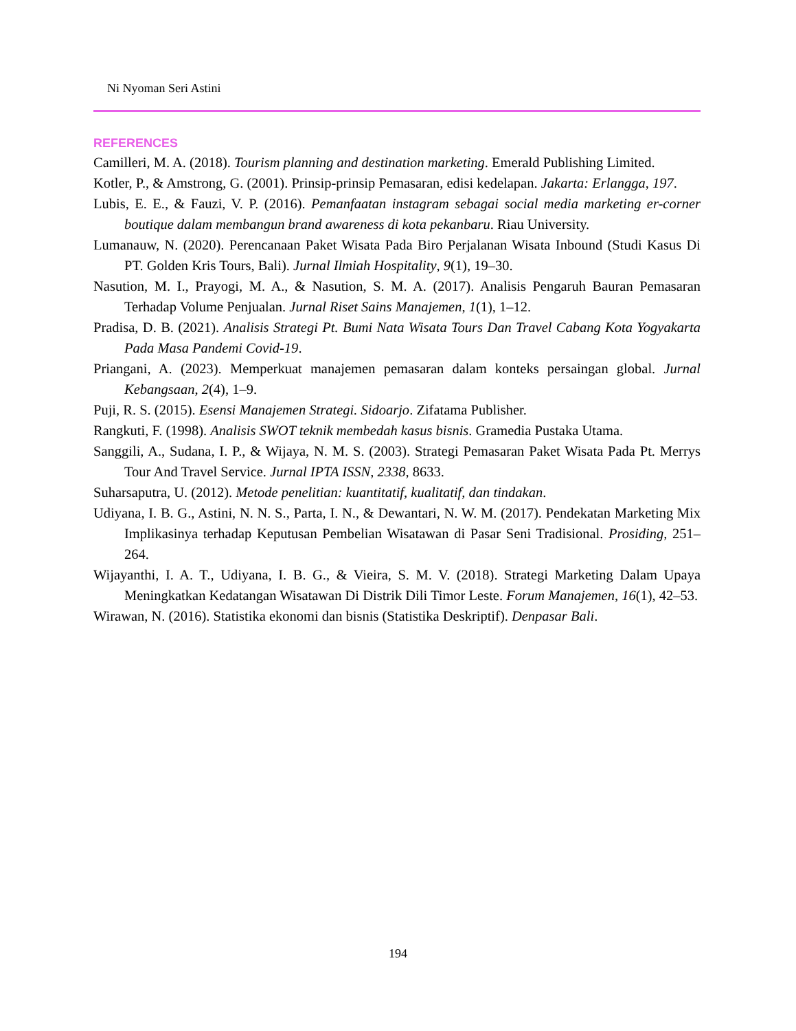Ni Nyoman Seri Astini
REFERENCES
Camilleri, M. A. (2018). Tourism planning and destination marketing. Emerald Publishing Limited.
Kotler, P., & Amstrong, G. (2001). Prinsip-prinsip Pemasaran, edisi kedelapan. Jakarta: Erlangga, 197.
Lubis, E. E., & Fauzi, V. P. (2016). Pemanfaatan instagram sebagai social media marketing er-corner boutique dalam membangun brand awareness di kota pekanbaru. Riau University.
Lumanauw, N. (2020). Perencanaan Paket Wisata Pada Biro Perjalanan Wisata Inbound (Studi Kasus Di PT. Golden Kris Tours, Bali). Jurnal Ilmiah Hospitality, 9(1), 19–30.
Nasution, M. I., Prayogi, M. A., & Nasution, S. M. A. (2017). Analisis Pengaruh Bauran Pemasaran Terhadap Volume Penjualan. Jurnal Riset Sains Manajemen, 1(1), 1–12.
Pradisa, D. B. (2021). Analisis Strategi Pt. Bumi Nata Wisata Tours Dan Travel Cabang Kota Yogyakarta Pada Masa Pandemi Covid-19.
Priangani, A. (2023). Memperkuat manajemen pemasaran dalam konteks persaingan global. Jurnal Kebangsaan, 2(4), 1–9.
Puji, R. S. (2015). Esensi Manajemen Strategi. Sidoarjo. Zifatama Publisher.
Rangkuti, F. (1998). Analisis SWOT teknik membedah kasus bisnis. Gramedia Pustaka Utama.
Sanggili, A., Sudana, I. P., & Wijaya, N. M. S. (2003). Strategi Pemasaran Paket Wisata Pada Pt. Merrys Tour And Travel Service. Jurnal IPTA ISSN, 2338, 8633.
Suharsaputra, U. (2012). Metode penelitian: kuantitatif, kualitatif, dan tindakan.
Udiyana, I. B. G., Astini, N. N. S., Parta, I. N., & Dewantari, N. W. M. (2017). Pendekatan Marketing Mix Implikasinya terhadap Keputusan Pembelian Wisatawan di Pasar Seni Tradisional. Prosiding, 251–264.
Wijayanthi, I. A. T., Udiyana, I. B. G., & Vieira, S. M. V. (2018). Strategi Marketing Dalam Upaya Meningkatkan Kedatangan Wisatawan Di Distrik Dili Timor Leste. Forum Manajemen, 16(1), 42–53.
Wirawan, N. (2016). Statistika ekonomi dan bisnis (Statistika Deskriptif). Denpasar Bali.
194